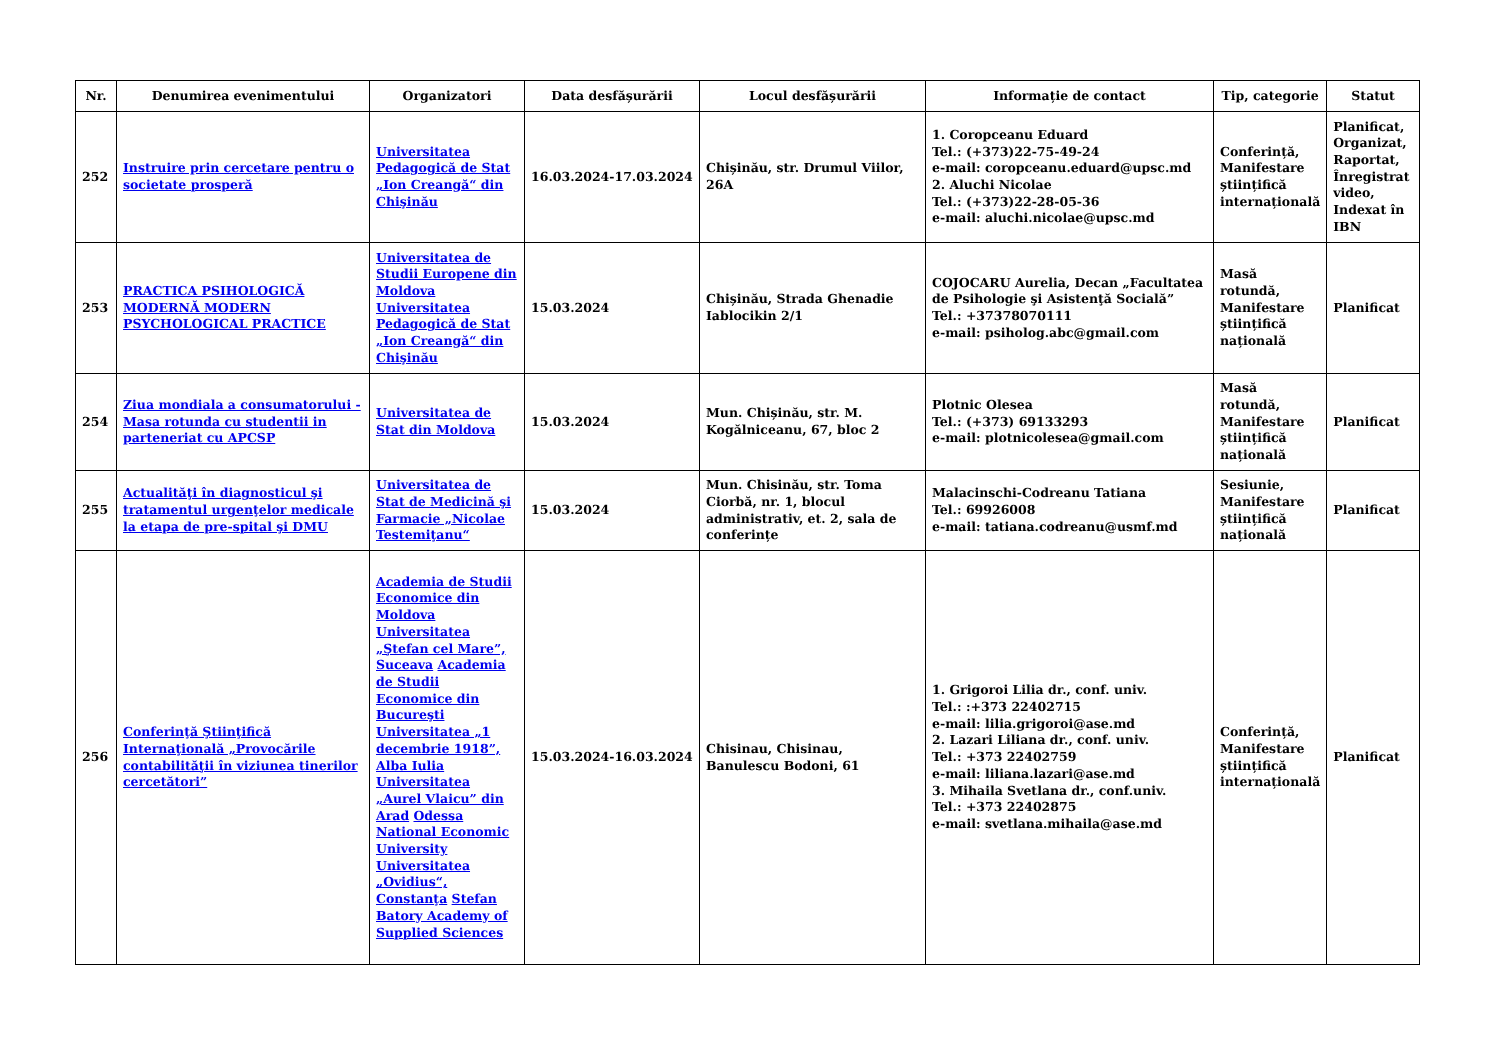| Nr. | Denumirea evenimentului | Organizatori | Data desfășurării | Locul desfășurării | Informație de contact | Tip, categorie | Statut |
| --- | --- | --- | --- | --- | --- | --- | --- |
| 252 | Instruire prin cercetare pentru o societate prosperă | Universitatea Pedagogică de Stat „Ion Creangă“ din Chişinău | 16.03.2024-17.03.2024 | Chișinău, str. Drumul Viilor, 26A | 1. Coropceanu Eduard Tel.: (+373)22-75-49-24 e-mail: coropceanu.eduard@upsc.md 2. Aluchi Nicolae Tel.: (+373)22-28-05-36 e-mail: aluchi.nicolae@upsc.md | Conferință, Manifestare științifică internațională | Planificat, Organizat, Raportat, Înregistrat video, Indexat în IBN |
| 253 | PRACTICA PSIHOLOGICĂ MODERNĂ MODERN PSYCHOLOGICAL PRACTICE | Universitatea de Studii Europene din Moldova Universitatea Pedagogică de Stat „Ion Creangă“ din Chişinău | 15.03.2024 | Chișinău, Strada Ghenadie Iablocikin 2/1 | COJOCARU Aurelia, Decan „Facultatea de Psihologie şi Asistenţă Socială” Tel.: +37378070111 e-mail: psiholog.abc@gmail.com | Masă rotundă, Manifestare științifică națională | Planificat |
| 254 | Ziua mondiala a consumatorului - Masa rotunda cu studentii in parteneriat cu APCSP | Universitatea de Stat din Moldova | 15.03.2024 | Mun. Chișinău, str. M. Kogălniceanu, 67, bloc 2 | Plotnic Olesea Tel.: (+373) 69133293 e-mail: plotnicolesea@gmail.com | Masă rotundă, Manifestare științifică națională | Planificat |
| 255 | Actualităţi în diagnosticul şi tratamentul urgenţelor medicale la etapa de pre-spital şi DMU | Universitatea de Stat de Medicină şi Farmacie „Nicolae Testemiţanu“ | 15.03.2024 | Mun. Chisinău, str. Toma Ciorbă, nr. 1, blocul administrativ, et. 2, sala de conferințe | Malacinschi-Codreanu Tatiana Tel.: 69926008 e-mail: tatiana.codreanu@usmf.md | Sesiunie, Manifestare științifică națională | Planificat |
| 256 | Conferinţă Ştiinţifică Internaţională „Provocările contabilităţii în viziunea tinerilor cercetători” | Academia de Studii Economice din Moldova Universitatea „Ştefan cel Mare”, Suceava Academia de Studii Economice din Bucureşti Universitatea „1 decembrie 1918”, Alba Iulia Universitatea „Aurel Vlaicu” din Arad Odessa National Economic University Universitatea „Ovidius“, Constanţa Stefan Batory Academy of Supplied Sciences | 15.03.2024-16.03.2024 | Chisinau, Chisinau, Banulescu Bodoni, 61 | 1. Grigoroi Lilia dr., conf. univ. Tel.: :+373 22402715 e-mail: lilia.grigoroi@ase.md 2. Lazari Liliana dr., conf. univ. Tel.: +373 22402759 e-mail: liliana.lazari@ase.md 3. Mihaila Svetlana dr., conf.univ. Tel.: +373 22402875 e-mail: svetlana.mihaila@ase.md | Conferință, Manifestare științifică internațională | Planificat |